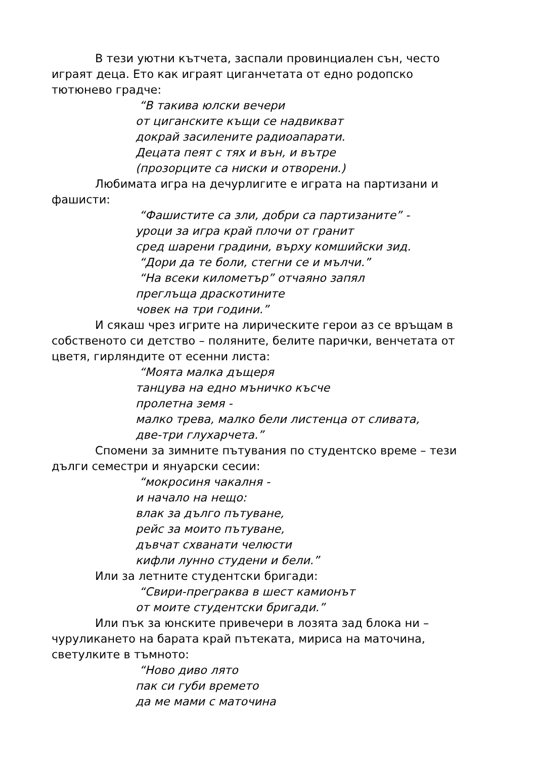В тези уютни кътчета, заспали провинциален сън, често играят деца. Ето как играят циганчетата от едно родопско тютюнево градче:
“В такива юлски вечери
от циганските къщи се надвикват
докрай засилените радиоапарати.
Децата пеят с тях и вън, и вътре
(прозорците са ниски и отворени.)
Любимата игра на дечурлигите е играта на партизани и фашисти:
“Фашистите са зли, добри са партизаните” -
уроци за игра край плочи от гранит
сред шарени градини, върху комшийски зид.
“Дори да те боли, стегни се и мълчи.”
“На всеки километър” отчаяно запял
преглъща драскотините
човек на три години.”
И сякаш чрез игрите на лирическите герои аз се връщам в собственото си детство – поляните, белите парички, венчетата от цветя, гирляндите от есенни листа:
“Моята малка дъщеря
танцува на едно мъничко късче
пролетна земя -
малко трева, малко бели листенца от сливата,
две-три глухарчета.”
Спомени за зимните пътувания по студентско време – тези дълги семестри и януарски сесии:
“мокросиня чакалня -
и начало на нещо:
влак за дълго пътуване,
рейс за моито пътуване,
дъвчат схванати челюсти
кифли лунно студени и бели.”
Или за летните студентски бригади:
“Свири-преграква в шест камионът
от моите студентски бригади.”
Или пък за юнските привечери в лозята зад блока ни – чуруликането на барата край пътеката, мириса на маточина, светулките в тъмното:
“Ново диво лято
пак си губи времето
да ме мами с маточина